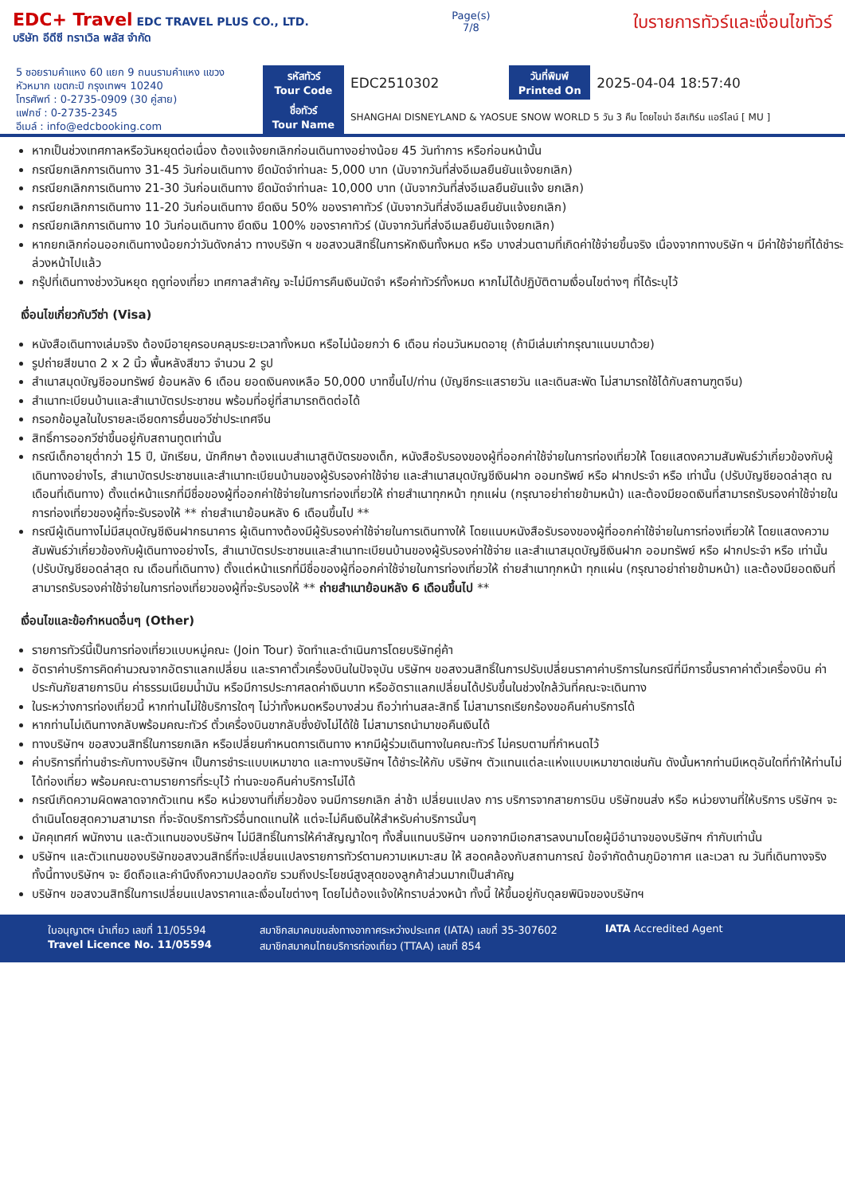EDC+ Travel EDC TRAVEL PLUS CO., LTD.
บริษัท อีดีซี ทราเวิล พลัส จำกัด
Page(s)
7/8
ใบรายการทัวร์และเงื่อนไขทัวร์
5 ซอยรามคำแหง 60 แยก 9 ถนนรามคำแหง แขวงหัวหมาก เขตกะปิ กรุงเทพฯ 10240
โทรศัพท์ : 0-2735-0909 (30 คู่สาย)
แฟกซ์ : 0-2735-2345
อีเมล์ : info@edcbooking.com
| รหัสทัวร์ Tour Code | EDC2510302 | วันที่พิมพ์ Printed On | 2025-04-04 18:57:40 |
| ชื่อทัวร์ Tour Name | SHANGHAI DISNEYLAND & YAOSUE SNOW WORLD 5 วัน 3 คืน โดยไชน่า อีสเทิร์น แอร์ไลน์ [ MU ] | | |
หากเป็นช่วงเทศกาลหรือวันหยุดต่อเนื่อง ต้องแจ้งยกเลิกก่อนเดินทางอย่างน้อย 45 วันทำการ หรือก่อนหน้านั้น
กรณียกเลิกการเดินทาง 31-45 วันก่อนเดินทาง ยึดมัดจำท่านละ 5,000 บาท (นับจากวันที่ส่งอีเมลยืนยันแจ้งยกเลิก)
กรณียกเลิกการเดินทาง 21-30 วันก่อนเดินทาง ยึดมัดจำท่านละ 10,000 บาท (นับจากวันที่ส่งอีเมลยืนยันแจ้ง ยกเลิก)
กรณียกเลิกการเดินทาง 11-20 วันก่อนเดินทาง ยึดเงิน 50% ของราคาทัวร์ (นับจากวันที่ส่งอีเมลยืนยันแจ้งยกเลิก)
กรณียกเลิกการเดินทาง 10 วันก่อนเดินทาง ยึดเงิน 100% ของราคาทัวร์ (นับจากวันที่ส่งอีเมลยืนยันแจ้งยกเลิก)
หากยกเลิกก่อนออกเดินทางน้อยกว่าวันดังกล่าว ทางบริษัท ฯ ขอสงวนสิทธิ์ในการหักเงินทั้งหมด หรือ บางส่วนตามที่เกิดค่าใช้จ่ายขึ้นจริง เนื่องจากทางบริษัท ฯ มีค่าใช้จ่ายที่ได้ชำระล่วงหน้าไปแล้ว
กรุ๊ปที่เดินทางช่วงวันหยุด ฤดูท่องเที่ยว เทศกาลสำคัญ จะไม่มีการคืนเงินมัดจำ หรือค่าทัวร์ทั้งหมด หากไม่ได้ปฏิบัติตามเงื่อนไขต่างๆ ที่ได้ระบุไว้
เงื่อนไขเกี่ยวกับวีซ่า (Visa)
หนังสือเดินทางเล่มจริง ต้องมีอายุครอบคลุมระยะเวลาทั้งหมด หรือไม่น้อยกว่า 6 เดือน ก่อนวันหมดอายุ (ถ้ามีเล่มเก่ากรุณาแนบมาด้วย)
รูปถ่ายสีขนาด 2 x 2 นิ้ว พื้นหลังสีขาว จำนวน 2 รูป
สำเนาสมุดบัญชีออมทรัพย์ ย้อนหลัง 6 เดือน ยอดเงินคงเหลือ 50,000 บาทขึ้นไป/ท่าน (บัญชีกระแสรายวัน และเดินสะพัด ไม่สามารถใช้ได้กับสถานฑูตจีน)
สำเนาทะเบียนบ้านและสำเนาบัตรประชาชน พร้อมที่อยู่ที่สามารถติดต่อได้
กรอกข้อมูลในใบรายละเอียดการยื่นขอวีซ่าประเทศจีน
สิทธิ์การออกวีซ่าขึ้นอยู่กับสถานทูตเท่านั้น
กรณีเด็กอายุต่ำกว่า 15 ปี, นักเรียน, นักศึกษา ต้องแนบสำเนาสูติบัตรของเด็ก, หนังสือรับรองของผู้ที่ออกค่าใช้จ่ายในการท่องเที่ยวให้ โดยแสดงความสัมพันธ์ว่าเกี่ยวข้องกับผู้เดินทางอย่างไร, สำเนาบัตรประชาชนและสำเนาทะเบียนบ้านของผู้รับรองค่าใช้จ่าย และสำเนาสมุดบัญชีเงินฝาก ออมทรัพย์ หรือ ฝากประจำ หรือ เท่านั้น (ปรับบัญชียอดล่าสุด ณ เดือนที่เดินทาง) ตั้งแต่หน้าแรกที่มีชื่อของผู้ที่ออกค่าใช้จ่ายในการท่องเที่ยวให้ ถ่ายสำเนาทุกหน้า ทุกแผ่น (กรุณาอย่าถ่ายข้ามหน้า) และต้องมียอดเงินที่สามารถรับรองค่าใช้จ่ายในการท่องเที่ยวของผู้ที่จะรับรองให้ ** ถ่ายสำเนาย้อนหลัง 6 เดือนขึ้นไป **
กรณีผู้เดินทางไม่มีสมุดบัญชีเงินฝากธนาคาร ผู้เดินทางต้องมีผู้รับรองค่าใช้จ่ายในการเดินทางให้ โดยแนบหนังสือรับรองของผู้ที่ออกค่าใช้จ่ายในการท่องเที่ยวให้ โดยแสดงความสัมพันธ์ว่าเกี่ยวข้องกับผู้เดินทางอย่างไร, สำเนาบัตรประชาชนและสำเนาทะเบียนบ้านของผู้รับรองค่าใช้จ่าย และสำเนาสมุดบัญชีเงินฝาก ออมทรัพย์ หรือ ฝากประจำ หรือ เท่านั้น (ปรับบัญชียอดล่าสุด ณ เดือนที่เดินทาง) ตั้งแต่หน้าแรกที่มีชื่อของผู้ที่ออกค่าใช้จ่ายในการท่องเที่ยวให้ ถ่ายสำเนาทุกหน้า ทุกแผ่น (กรุณาอย่าถ่ายข้ามหน้า) และต้องมียอดเงินที่สามารถรับรองค่าใช้จ่ายในการท่องเที่ยวของผู้ที่จะรับรองให้ ** ถ่ายสำเนาย้อนหลัง 6 เดือนขึ้นไป **
เงื่อนไขและข้อกำหนดอื่นๆ (Other)
รายการทัวร์นี้เป็นการท่องเที่ยวแบบหมู่คณะ (Join Tour) จัดทำและดำเนินการโดยบริษัทคู่ค้า
อัตราค่าบริการคิดคำนวณจากอัตราแลกเปลี่ยน และราคาตั๋วเครื่องบินในปัจจุบัน บริษัทฯ ขอสงวนสิทธิ์ในการปรับเปลี่ยนราคาค่าบริการในกรณีที่มีการขึ้นราคาค่าตั๋วเครื่องบิน ค่าประกันภัยสายการบิน ค่าธรรมเนียมน้ำมัน หรือมีการประกาศลดค่าเงินบาท หรืออัตราแลกเปลี่ยนได้ปรับขึ้นในช่วงใกล้วันที่คณะจะเดินทาง
ในระหว่างการท่องเที่ยวนี้ หากท่านไม่ใช้บริการใดๆ ไม่ว่าทั้งหมดหรือบางส่วน ถือว่าท่านสละสิทธิ์ ไม่สามารถเรียกร้องขอคืนค่าบริการได้
หากท่านไม่เดินทางกลับพร้อมคณะทัวร์ ตั๋วเครื่องบินขากลับซึ่งยังไม่ได้ใช้ ไม่สามารถนำมาขอคืนเงินได้
ทางบริษัทฯ ขอสงวนสิทธิ์ในการยกเลิก หรือเปลี่ยนกำหนดการเดินทาง หากมีผู้ร่วมเดินทางในคณะทัวร์ ไม่ครบตามที่กำหนดไว้
ค่าบริการที่ท่านชำระกับทางบริษัทฯ เป็นการชำระแบบเหมาขาด และทางบริษัทฯ ได้ชำระให้กับ บริษัทฯ ตัวแทนแต่ละแห่งแบบเหมาขาดเช่นกัน ดังนั้นหากท่านมีเหตุอันใดที่ทำให้ท่านไม่ได้ท่องเที่ยว พร้อมคณะตามรายการที่ระบุไว้ ท่านจะขอคืนค่าบริการไม่ได้
กรณีเกิดความผิดพลาดจากตัวแทน หรือ หน่วยงานที่เกี่ยวข้อง จนมีการยกเลิก ล่าช้า เปลี่ยนแปลง การ บริการจากสายการบิน บริษัทขนส่ง หรือ หน่วยงานที่ให้บริการ บริษัทฯ จะดำเนินโดยสุดความสามารถ ที่จะจัดบริการทัวร์อื่นทดแทนให้ แต่จะไม่คืนเงินให้สำหรับค่าบริการนั้นๆ
มัคคุเทศก์ พนักงาน และตัวแทนของบริษัทฯ ไม่มีสิทธิ์ในการให้คำสัญญาใดๆ ทั้งสิ้นแทนบริษัทฯ นอกจากมีเอกสารลงนามโดยผู้มีอำนาจของบริษัทฯ กำกับเท่านั้น
บริษัทฯ และตัวแทนของบริษัทขอสงวนสิทธิ์ที่จะเปลี่ยนแปลงรายการทัวร์ตามความเหมาะสม ให้ สอดคล้องกับสถานการณ์ ข้อจำกัดด้านภูมิอากาศ และเวลา ณ วันที่เดินทางจริง ทั้งนี้ทางบริษัทฯ จะ ยึดถือและคำนึงถึงความปลอดภัย รวมถึงประโยชน์สูงสุดของลูกค้าส่วนมากเป็นสำคัญ
บริษัทฯ ขอสงวนสิทธิ์ในการเปลี่ยนแปลงราคาและเงื่อนไขต่างๆ โดยไม่ต้องแจ้งให้ทราบล่วงหน้า ทั้งนี้ ให้ขึ้นอยู่กับดุลยพินิจของบริษัทฯ
ใบอนุญาตฯ นำเที่ยว เลขที่ 11/05594
Travel Licence No. 11/05594
สมาชิกสมาคมขนส่งทางอากาศระหว่างประเทศ (IATA) เลขที่ 35-307602
สมาชิกสมาคมไทยบริการท่องเที่ยว (TTAA) เลขที่ 854
IATA Accredited Agent